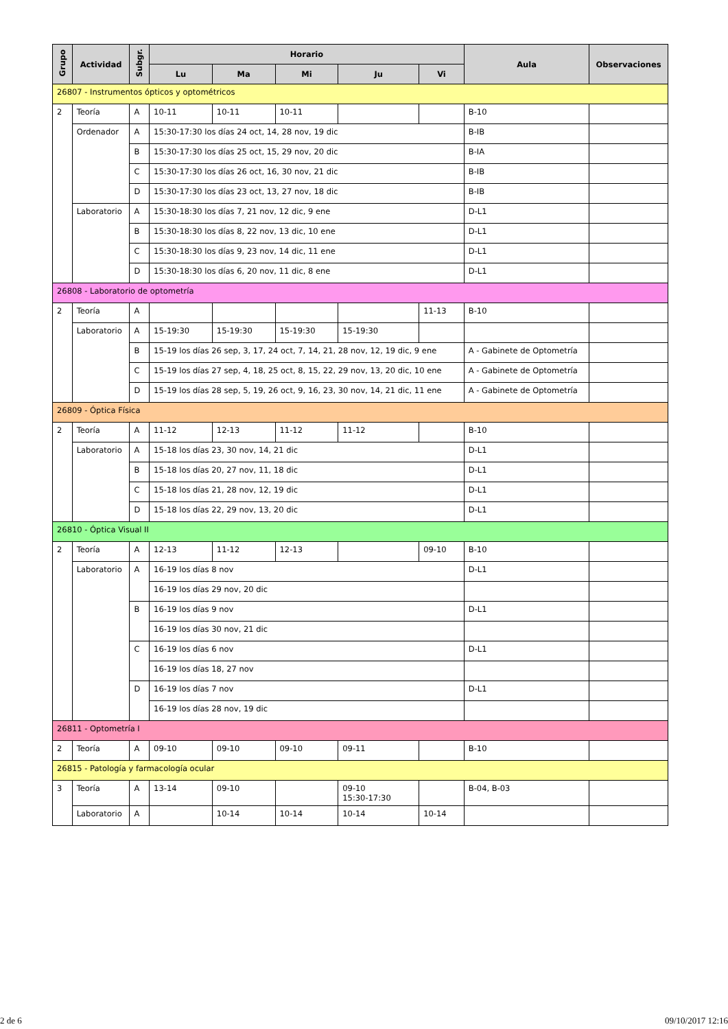| Grupo | Actividad | Subgr. | Horario | | | | | Aula | Observaciones |
| --- | --- | --- | --- | --- | --- | --- | --- | --- | --- |
| | | | Lu | Ma | Mi | Ju | Vi | | |
| 26807 - Instrumentos ópticos y optométricos | | | | | | | | | |
| 2 | Teoría | A | 10-11 | 10-11 | 10-11 | | | B-10 | |
| | Ordenador | A | 15:30-17:30 los días 24 oct, 14, 28 nov, 19 dic | | | | | B-IB | |
| | | B | 15:30-17:30 los días 25 oct, 15, 29 nov, 20 dic | | | | | B-IA | |
| | | C | 15:30-17:30 los días 26 oct, 16, 30 nov, 21 dic | | | | | B-IB | |
| | | D | 15:30-17:30 los días 23 oct, 13, 27 nov, 18 dic | | | | | B-IB | |
| | Laboratorio | A | 15:30-18:30 los días 7, 21 nov, 12 dic, 9 ene | | | | | D-L1 | |
| | | B | 15:30-18:30 los días 8, 22 nov, 13 dic, 10 ene | | | | | D-L1 | |
| | | C | 15:30-18:30 los días 9, 23 nov, 14 dic, 11 ene | | | | | D-L1 | |
| | | D | 15:30-18:30 los días 6, 20 nov, 11 dic, 8 ene | | | | | D-L1 | |
| 26808 - Laboratorio de optometría | | | | | | | | | |
| 2 | Teoría | A | | | | | 11-13 | B-10 | |
| | Laboratorio | A | 15-19:30 | 15-19:30 | 15-19:30 | 15-19:30 | | | |
| | | B | 15-19 los días 26 sep, 3, 17, 24 oct, 7, 14, 21, 28 nov, 12, 19 dic, 9 ene | | | | | A - Gabinete de Optometría | |
| | | C | 15-19 los días 27 sep, 4, 18, 25 oct, 8, 15, 22, 29 nov, 13, 20 dic, 10 ene | | | | | A - Gabinete de Optometría | |
| | | D | 15-19 los días 28 sep, 5, 19, 26 oct, 9, 16, 23, 30 nov, 14, 21 dic, 11 ene | | | | | A - Gabinete de Optometría | |
| 26809 - Óptica Física | | | | | | | | | |
| 2 | Teoría | A | 11-12 | 12-13 | 11-12 | 11-12 | | B-10 | |
| | Laboratorio | A | 15-18 los días 23, 30 nov, 14, 21 dic | | | | | D-L1 | |
| | | B | 15-18 los días 20, 27 nov, 11, 18 dic | | | | | D-L1 | |
| | | C | 15-18 los días 21, 28 nov, 12, 19 dic | | | | | D-L1 | |
| | | D | 15-18 los días 22, 29 nov, 13, 20 dic | | | | | D-L1 | |
| 26810 - Óptica Visual II | | | | | | | | | |
| 2 | Teoría | A | 12-13 | 11-12 | 12-13 | | 09-10 | B-10 | |
| | Laboratorio | A | 16-19 los días 8 nov | | | | | D-L1 | |
| | | | 16-19 los días 29 nov, 20 dic | | | | | | |
| | | B | 16-19 los días 9 nov | | | | | D-L1 | |
| | | | 16-19 los días 30 nov, 21 dic | | | | | | |
| | | C | 16-19 los días 6 nov | | | | | D-L1 | |
| | | | 16-19 los días 18, 27 nov | | | | | | |
| | | D | 16-19 los días 7 nov | | | | | D-L1 | |
| | | | 16-19 los días 28 nov, 19 dic | | | | | | |
| 26811 - Optometría I | | | | | | | | | |
| 2 | Teoría | A | 09-10 | 09-10 | 09-10 | 09-11 | | B-10 | |
| 26815 - Patología y farmacología ocular | | | | | | | | | |
| 3 | Teoría | A | 13-14 | 09-10 | | 09-10 15:30-17:30 | | B-04, B-03 | |
| | Laboratorio | A | | 10-14 | 10-14 | 10-14 | 10-14 | | |
2 de 6 09/10/2017 12:16